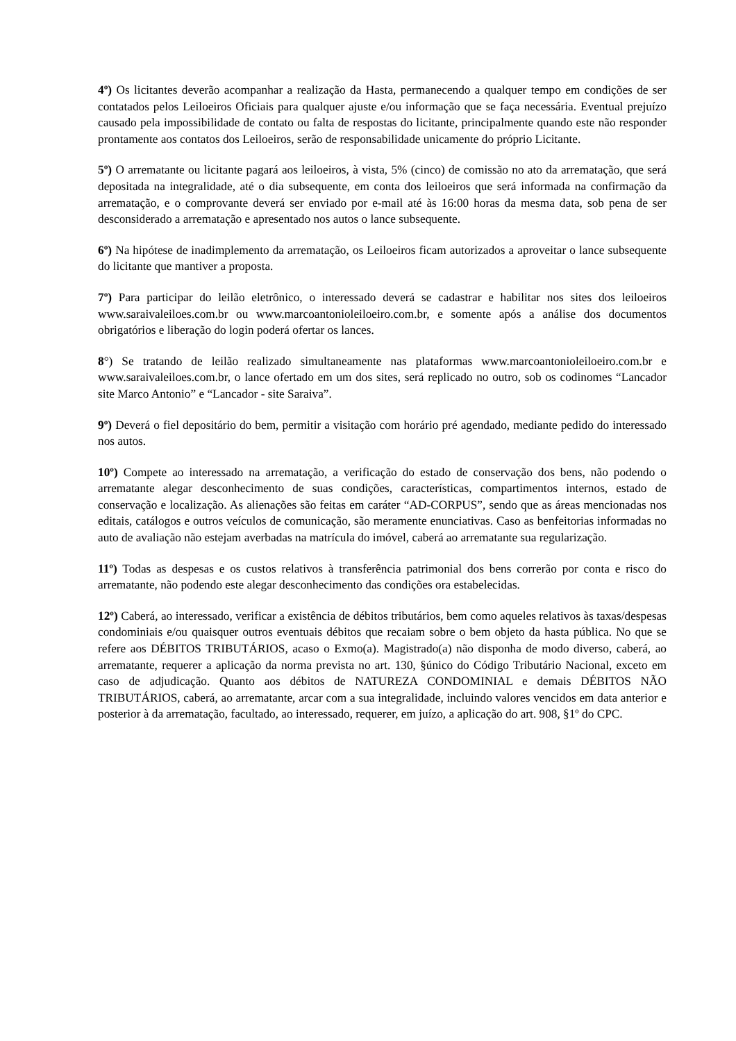4º) Os licitantes deverão acompanhar a realização da Hasta, permanecendo a qualquer tempo em condições de ser contatados pelos Leiloeiros Oficiais para qualquer ajuste e/ou informação que se faça necessária. Eventual prejuízo causado pela impossibilidade de contato ou falta de respostas do licitante, principalmente quando este não responder prontamente aos contatos dos Leiloeiros, serão de responsabilidade unicamente do próprio Licitante.
5º) O arrematante ou licitante pagará aos leiloeiros, à vista, 5% (cinco) de comissão no ato da arrematação, que será depositada na integralidade, até o dia subsequente, em conta dos leiloeiros que será informada na confirmação da arrematação, e o comprovante deverá ser enviado por e-mail até às 16:00 horas da mesma data, sob pena de ser desconsiderado a arrematação e apresentado nos autos o lance subsequente.
6º) Na hipótese de inadimplemento da arrematação, os Leiloeiros ficam autorizados a aproveitar o lance subsequente do licitante que mantiver a proposta.
7º) Para participar do leilão eletrônico, o interessado deverá se cadastrar e habilitar nos sites dos leiloeiros www.saraivaleiloes.com.br ou www.marcoantonioleiloeiro.com.br, e somente após a análise dos documentos obrigatórios e liberação do login poderá ofertar os lances.
8°) Se tratando de leilão realizado simultaneamente nas plataformas www.marcoantonioleiloeiro.com.br e www.saraivaleiloes.com.br, o lance ofertado em um dos sites, será replicado no outro, sob os codinomes “Lancador site Marco Antonio” e “Lancador - site Saraiva”.
9º) Deverá o fiel depositário do bem, permitir a visitação com horário pré agendado, mediante pedido do interessado nos autos.
10º) Compete ao interessado na arrematação, a verificação do estado de conservação dos bens, não podendo o arrematante alegar desconhecimento de suas condições, características, compartimentos internos, estado de conservação e localização. As alienações são feitas em caráter “AD-CORPUS”, sendo que as áreas mencionadas nos editais, catálogos e outros veículos de comunicação, são meramente enunciativas. Caso as benfeitorias informadas no auto de avaliação não estejam averbadas na matrícula do imóvel, caberá ao arrematante sua regularização.
11º) Todas as despesas e os custos relativos à transferência patrimonial dos bens correrão por conta e risco do arrematante, não podendo este alegar desconhecimento das condições ora estabelecidas.
12º) Caberá, ao interessado, verificar a existência de débitos tributários, bem como aqueles relativos às taxas/despesas condominiais e/ou quaisquer outros eventuais débitos que recaiam sobre o bem objeto da hasta pública. No que se refere aos DÉBITOS TRIBUTÁRIOS, acaso o Exmo(a). Magistrado(a) não disponha de modo diverso, caberá, ao arrematante, requerer a aplicação da norma prevista no art. 130, §único do Código Tributário Nacional, exceto em caso de adjudicação. Quanto aos débitos de NATUREZA CONDOMINIAL e demais DÉBITOS NÃO TRIBUTÁRIOS, caberá, ao arrematante, arcar com a sua integralidade, incluindo valores vencidos em data anterior e posterior à da arrematação, facultado, ao interessado, requerer, em juízo, a aplicação do art. 908, §1º do CPC.